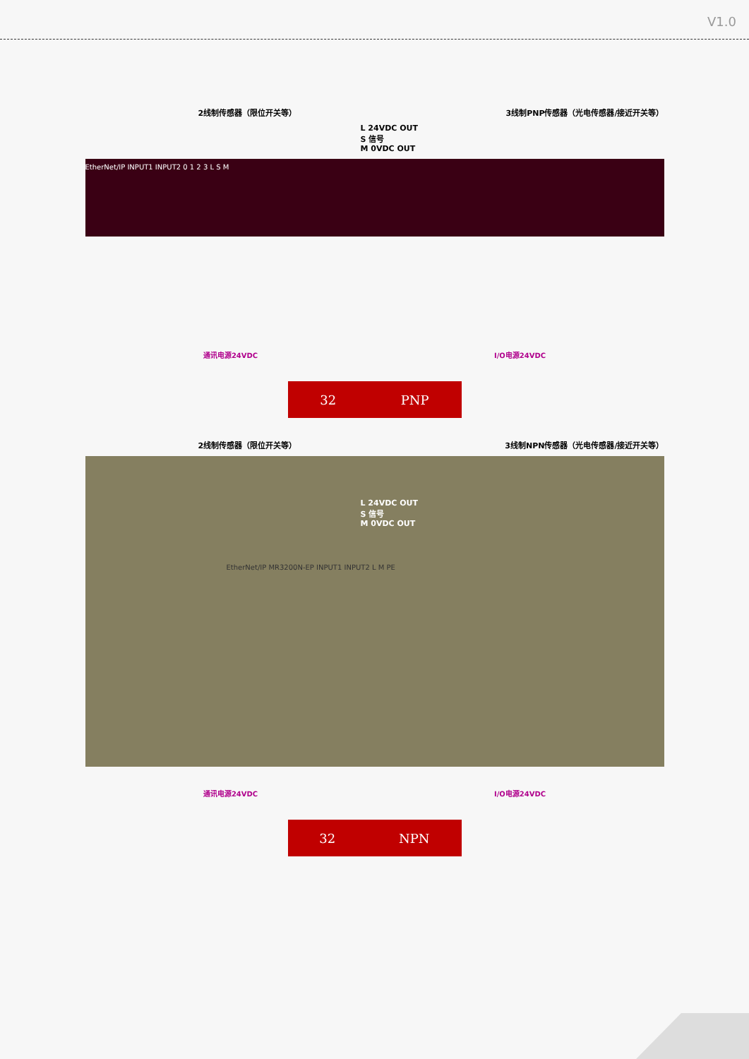V1.0
2线制传感器（限位开关等） 3线制PNP传感器（光电传感器/接近开关等）
L 24VDC OUT
S 信号
M 0VDC OUT
EtherNet/IP INPUT1 INPUT2 0 1 2 3 L S M
通讯电源24VDC I/O电源24VDC
32 PNP
2线制传感器（限位开关等） 3线制NPN传感器（光电传感器/接近开关等）
L 24VDC OUT
S 信号
M 0VDC OUT
EtherNet/IP MR3200N-EP INPUT1 INPUT2 L M PE
通讯电源24VDC I/O电源24VDC
32 NPN